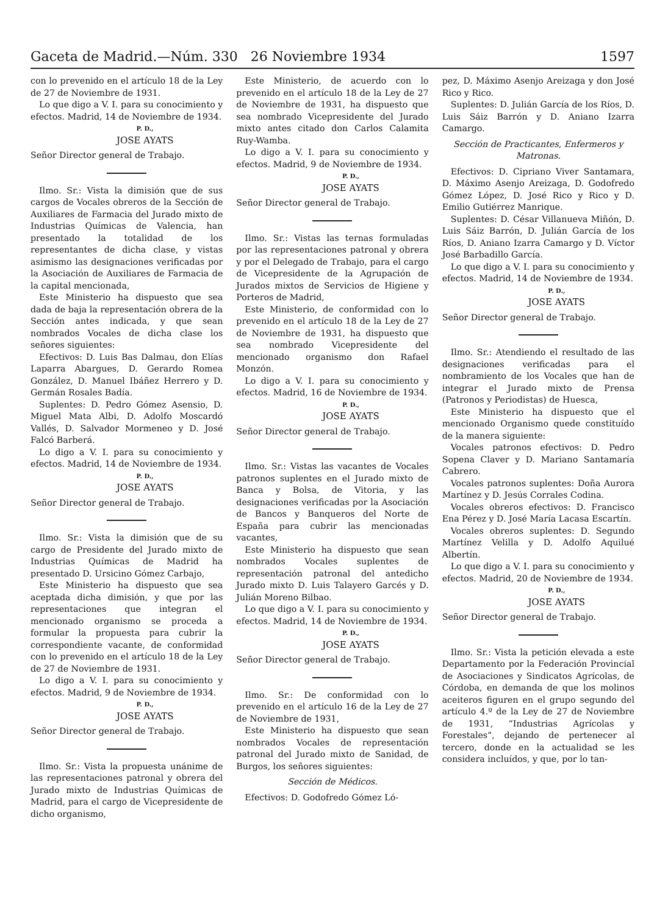Gaceta de Madrid.—Núm. 330 26 Noviembre 1934 1597
con lo prevenido en el artículo 18 de la Ley de 27 de Noviembre de 1931.
Lo que digo a V. I. para su conocimiento y efectos. Madrid, 14 de Noviembre de 1934.
P. D.,
JOSE AYATS
Señor Director general de Trabajo.
Ilmo. Sr.: Vista la dimisión que de sus cargos de Vocales obreros de la Sección de Auxiliares de Farmacia del Jurado mixto de Industrias Químicas de Valencia, han presentado la totalidad de los representantes de dicha clase, y vistas asimismo las designaciones verificadas por la Asociación de Auxiliares de Farmacia de la capital mencionada,
Este Ministerio ha dispuesto que sea dada de baja la representación obrera de la Sección antes indicada, y que sean nombrados Vocales de dicha clase los señores siguientes:
Efectivos: D. Luis Bas Dalmau, don Elías Laparra Abargues, D. Gerardo Romea González, D. Manuel Ibáñez Herrero y D. Germán Rosales Badía.
Suplentes: D. Pedro Gómez Asensio, D. Miguel Mata Albi, D. Adolfo Moscardó Vallés, D. Salvador Mormeneo y D. José Falcó Barberá.
Lo digo a V. I. para su conocimiento y efectos. Madrid, 14 de Noviembre de 1934.
P. D.,
JOSE AYATS
Señor Director general de Trabajo.
Ilmo. Sr.: Vista la dimisión que de su cargo de Presidente del Jurado mixto de Industrias Químicas de Madrid ha presentado D. Ursicino Gómez Carbajo,
Este Ministerio ha dispuesto que sea aceptada dicha dimisión, y que por las representaciones que integran el mencionado organismo se proceda a formular la propuesta para cubrir la correspondiente vacante, de conformidad con lo prevenido en el artículo 18 de la Ley de 27 de Noviembre de 1931.
Lo digo a V. I. para su conocimiento y efectos. Madrid, 9 de Noviembre de 1934.
P. D.,
JOSE AYATS
Señor Director general de Trabajo.
Ilmo. Sr.: Vista la propuesta unánime de las representaciones patronal y obrera del Jurado mixto de Industrias Químicas de Madrid, para el cargo de Vicepresidente de dicho organismo,
Este Ministerio, de acuerdo con lo prevenido en el artículo 18 de la Ley de 27 de Noviembre de 1931, ha dispuesto que sea nombrado Vicepresidente del Jurado mixto antes citado don Carlos Calamita Ruy-Wamba.
Lo digo a V. I. para su conocimiento y efectos. Madrid, 9 de Noviembre de 1934.
P. D.,
JOSE AYATS
Señor Director general de Trabajo.
Ilmo. Sr.: Vistas las ternas formuladas por las representaciones patronal y obrera y por el Delegado de Trabajo, para el cargo de Vicepresidente de la Agrupación de Jurados mixtos de Servicios de Higiene y Porteros de Madrid,
Este Ministerio, de conformidad con lo prevenido en el artículo 18 de la Ley de 27 de Noviembre de 1931, ha dispuesto que sea nombrado Vicepresidente del mencionado organismo don Rafael Monzón.
Lo digo a V. I. para su conocimiento y efectos. Madrid, 16 de Noviembre de 1934.
P. D.,
JOSE AYATS
Señor Director general de Trabajo.
Ilmo. Sr.: Vistas las vacantes de Vocales patronos suplentes en el Jurado mixto de Banca y Bolsa, de Vitoria, y las designaciones verificadas por la Asociación de Bancos y Banqueros del Norte de España para cubrir las mencionadas vacantes,
Este Ministerio ha dispuesto que sean nombrados Vocales suplentes de representación patronal del antedicho Jurado mixto D. Luis Talayero Garcés y D. Julián Moreno Bilbao.
Lo que digo a V. I. para su conocimiento y efectos. Madrid, 14 de Noviembre de 1934.
P. D.,
JOSE AYATS
Señor Director general de Trabajo.
Ilmo. Sr.: De conformidad con lo prevenido en el artículo 16 de la Ley de 27 de Noviembre de 1931,
Este Ministerio ha dispuesto que sean nombrados Vocales de representación patronal del Jurado mixto de Sanidad, de Burgos, los señores siguientes:
Sección de Médicos.
Efectivos: D. Godofredo Gómez Ló-
pez, D. Máximo Asenjo Areizaga y don José Rico y Rico.
Suplentes: D. Julián García de los Ríos, D. Luis Sáiz Barrón y D. Aniano Izarra Camargo.
Sección de Practicantes, Enfermeros y Matronas.
Efectivos: D. Cipriano Viver Santamara, D. Máximo Asenjo Areizaga, D. Godofredo Gómez López, D. José Rico y Rico y D. Emilio Gutiérrez Manrique.
Suplentes: D. César Villanueva Miñón, D. Luis Sáiz Barrón, D. Julián García de los Ríos, D. Aniano Izarra Camargo y D. Víctor José Barbadillo García.
Lo que digo a V. I. para su conocimiento y efectos. Madrid, 14 de Noviembre de 1934.
P. D.,
JOSE AYATS
Señor Director general de Trabajo.
Ilmo. Sr.: Atendiendo el resultado de las designaciones verificadas para el nombramiento de los Vocales que han de integrar el Jurado mixto de Prensa (Patronos y Periodistas) de Huesca,
Este Ministerio ha dispuesto que el mencionado Organismo quede constituído de la manera siguiente:
Vocales patronos efectivos: D. Pedro Sopena Claver y D. Mariano Santamaría Cabrero.
Vocales patronos suplentes: Doña Aurora Martínez y D. Jesús Corrales Codina.
Vocales obreros efectivos: D. Francisco Ena Pérez y D. José María Lacasa Escartín.
Vocales obreros suplentes: D. Segundo Martínez Velilla y D. Adolfo Aquilué Albertín.
Lo que digo a V. I. para su conocimiento y efectos. Madrid, 20 de Noviembre de 1934.
P. D.,
JOSE AYATS
Señor Director general de Trabajo.
Ilmo. Sr.: Vista la petición elevada a este Departamento por la Federación Provincial de Asociaciones y Sindicatos Agrícolas, de Córdoba, en demanda de que los molinos aceiteros figuren en el grupo segundo del artículo 4.º de la Ley de 27 de Noviembre de 1931, “Industrias Agrícolas y Forestales”, dejando de pertenecer al tercero, donde en la actualidad se les considera incluídos, y que, por lo tan-